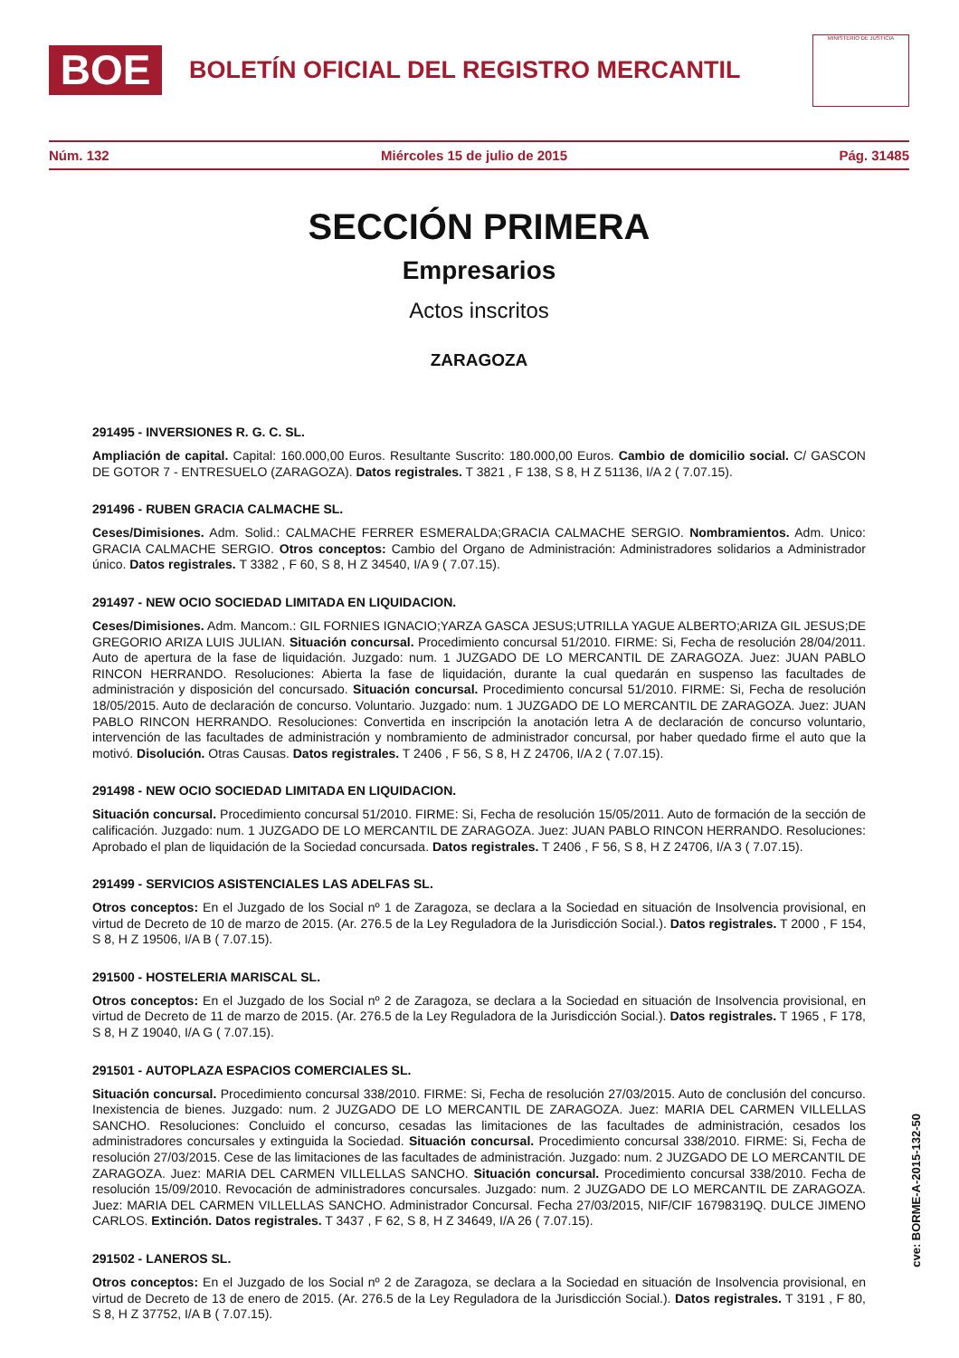BOE
BOLETÍN OFICIAL DEL REGISTRO MERCANTIL
MINISTERIO DE JUSTICIA
Núm. 132 Miércoles 15 de julio de 2015 Pág. 31485
SECCIÓN PRIMERA
Empresarios
Actos inscritos
ZARAGOZA
291495 - INVERSIONES R. G. C. SL.
Ampliación de capital. Capital: 160.000,00 Euros. Resultante Suscrito: 180.000,00 Euros. Cambio de domicilio social. C/ GASCON DE GOTOR 7 - ENTRESUELO (ZARAGOZA). Datos registrales. T 3821 , F 138, S 8, H Z 51136, I/A 2 ( 7.07.15).
291496 - RUBEN GRACIA CALMACHE SL.
Ceses/Dimisiones. Adm. Solid.: CALMACHE FERRER ESMERALDA;GRACIA CALMACHE SERGIO. Nombramientos. Adm. Unico: GRACIA CALMACHE SERGIO. Otros conceptos: Cambio del Organo de Administración: Administradores solidarios a Administrador único. Datos registrales. T 3382 , F 60, S 8, H Z 34540, I/A 9 ( 7.07.15).
291497 - NEW OCIO SOCIEDAD LIMITADA EN LIQUIDACION.
Ceses/Dimisiones. Adm. Mancom.: GIL FORNIES IGNACIO;YARZA GASCA JESUS;UTRILLA YAGUE ALBERTO;ARIZA GIL JESUS;DE GREGORIO ARIZA LUIS JULIAN. Situación concursal. Procedimiento concursal 51/2010. FIRME: Si, Fecha de resolución 28/04/2011. Auto de apertura de la fase de liquidación. Juzgado: num. 1 JUZGADO DE LO MERCANTIL DE ZARAGOZA. Juez: JUAN PABLO RINCON HERRANDO. Resoluciones: Abierta la fase de liquidación, durante la cual quedarán en suspenso las facultades de administración y disposición del concursado. Situación concursal. Procedimiento concursal 51/2010. FIRME: Si, Fecha de resolución 18/05/2015. Auto de declaración de concurso. Voluntario. Juzgado: num. 1 JUZGADO DE LO MERCANTIL DE ZARAGOZA. Juez: JUAN PABLO RINCON HERRANDO. Resoluciones: Convertida en inscripción la anotación letra A de declaración de concurso voluntario, intervención de las facultades de administración y nombramiento de administrador concursal, por haber quedado firme el auto que la motivó. Disolución. Otras Causas. Datos registrales. T 2406 , F 56, S 8, H Z 24706, I/A 2 ( 7.07.15).
291498 - NEW OCIO SOCIEDAD LIMITADA EN LIQUIDACION.
Situación concursal. Procedimiento concursal 51/2010. FIRME: Si, Fecha de resolución 15/05/2011. Auto de formación de la sección de calificación. Juzgado: num. 1 JUZGADO DE LO MERCANTIL DE ZARAGOZA. Juez: JUAN PABLO RINCON HERRANDO. Resoluciones: Aprobado el plan de liquidación de la Sociedad concursada. Datos registrales. T 2406 , F 56, S 8, H Z 24706, I/A 3 ( 7.07.15).
291499 - SERVICIOS ASISTENCIALES LAS ADELFAS SL.
Otros conceptos: En el Juzgado de los Social nº 1 de Zaragoza, se declara a la Sociedad en situación de Insolvencia provisional, en virtud de Decreto de 10 de marzo de 2015. (Ar. 276.5 de la Ley Reguladora de la Jurisdicción Social.). Datos registrales. T 2000 , F 154, S 8, H Z 19506, I/A B ( 7.07.15).
291500 - HOSTELERIA MARISCAL SL.
Otros conceptos: En el Juzgado de los Social nº 2 de Zaragoza, se declara a la Sociedad en situación de Insolvencia provisional, en virtud de Decreto de 11 de marzo de 2015. (Ar. 276.5 de la Ley Reguladora de la Jurisdicción Social.). Datos registrales. T 1965 , F 178, S 8, H Z 19040, I/A G ( 7.07.15).
291501 - AUTOPLAZA ESPACIOS COMERCIALES SL.
Situación concursal. Procedimiento concursal 338/2010. FIRME: Si, Fecha de resolución 27/03/2015. Auto de conclusión del concurso. Inexistencia de bienes. Juzgado: num. 2 JUZGADO DE LO MERCANTIL DE ZARAGOZA. Juez: MARIA DEL CARMEN VILLELLAS SANCHO. Resoluciones: Concluido el concurso, cesadas las limitaciones de las facultades de administración, cesados los administradores concursales y extinguida la Sociedad. Situación concursal. Procedimiento concursal 338/2010. FIRME: Si, Fecha de resolución 27/03/2015. Cese de las limitaciones de las facultades de administración. Juzgado: num. 2 JUZGADO DE LO MERCANTIL DE ZARAGOZA. Juez: MARIA DEL CARMEN VILLELLAS SANCHO. Situación concursal. Procedimiento concursal 338/2010. Fecha de resolución 15/09/2010. Revocación de administradores concursales. Juzgado: num. 2 JUZGADO DE LO MERCANTIL DE ZARAGOZA. Juez: MARIA DEL CARMEN VILLELLAS SANCHO. Administrador Concursal. Fecha 27/03/2015, NIF/CIF 16798319Q. DULCE JIMENO CARLOS. Extinción. Datos registrales. T 3437 , F 62, S 8, H Z 34649, I/A 26 ( 7.07.15).
291502 - LANEROS SL.
Otros conceptos: En el Juzgado de los Social nº 2 de Zaragoza, se declara a la Sociedad en situación de Insolvencia provisional, en virtud de Decreto de 13 de enero de 2015. (Ar. 276.5 de la Ley Reguladora de la Jurisdicción Social.). Datos registrales. T 3191 , F 80, S 8, H Z 37752, I/A B ( 7.07.15).
cve: BORME-A-2015-132-50